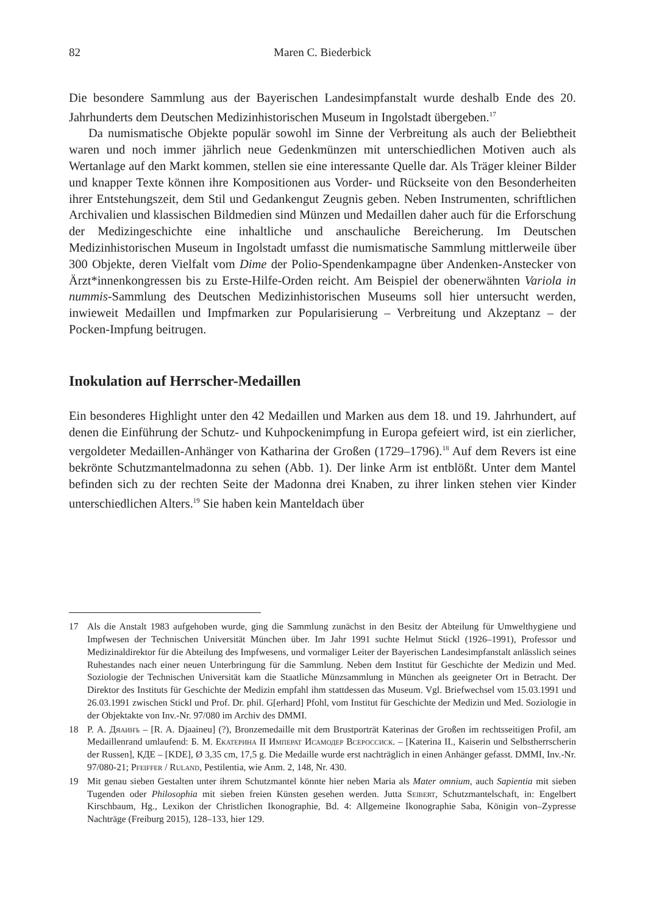82 Maren C. Biederbick
Die besondere Sammlung aus der Bayerischen Landesimpfanstalt wurde deshalb Ende des 20. Jahrhunderts dem Deutschen Medizinhistorischen Museum in Ingolstadt übergeben.<sup>17</sup>
Da numismatische Objekte populär sowohl im Sinne der Verbreitung als auch der Beliebtheit waren und noch immer jährlich neue Gedenkmünzen mit unterschiedlichen Motiven auch als Wertanlage auf den Markt kommen, stellen sie eine interessante Quelle dar. Als Träger kleiner Bilder und knapper Texte können ihre Kompositionen aus Vorder- und Rückseite von den Besonderheiten ihrer Entstehungszeit, dem Stil und Gedankengut Zeugnis geben. Neben Instrumenten, schriftlichen Archivalien und klassischen Bildmedien sind Münzen und Medaillen daher auch für die Erforschung der Medizingeschichte eine inhaltliche und anschauliche Bereicherung. Im Deutschen Medizinhistorischen Museum in Ingolstadt umfasst die numismatische Sammlung mittlerweile über 300 Objekte, deren Vielfalt vom Dime der Polio-Spendenkampagne über Andenken-Anstecker von Ärzt*innenkongressen bis zu Erste-Hilfe-Orden reicht. Am Beispiel der obenerwähnten Variola in nummis-Sammlung des Deutschen Medizinhistorischen Museums soll hier untersucht werden, inwieweit Medaillen und Impfmarken zur Popularisierung – Verbreitung und Akzeptanz – der Pocken-Impfung beitrugen.
Inokulation auf Herrscher-Medaillen
Ein besonderes Highlight unter den 42 Medaillen und Marken aus dem 18. und 19. Jahrhundert, auf denen die Einführung der Schutz- und Kuhpockenimpfung in Europa gefeiert wird, ist ein zierlicher, vergoldeter Medaillen-Anhänger von Katharina der Großen (1729–1796).<sup>18</sup> Auf dem Revers ist eine bekrönte Schutzmantelmadonna zu sehen (Abb. 1). Der linke Arm ist entblößt. Unter dem Mantel befinden sich zu der rechten Seite der Madonna drei Knaben, zu ihrer linken stehen vier Kinder unterschiedlichen Alters.<sup>19</sup> Sie haben kein Manteldach über
17 Als die Anstalt 1983 aufgehoben wurde, ging die Sammlung zunächst in den Besitz der Abteilung für Umwelthygiene und Impfwesen der Technischen Universität München über. Im Jahr 1991 suchte Helmut Stickl (1926–1991), Professor und Medizinaldirektor für die Abteilung des Impfwesens, und vormaliger Leiter der Bayerischen Landesimpfanstalt anlässlich seines Ruhestandes nach einer neuen Unterbringung für die Sammlung. Neben dem Institut für Geschichte der Medizin und Med. Soziologie der Technischen Universität kam die Staatliche Münzsammlung in München als geeigneter Ort in Betracht. Der Direktor des Instituts für Geschichte der Medizin empfahl ihm stattdessen das Museum. Vgl. Briefwechsel vom 15.03.1991 und 26.03.1991 zwischen Stickl und Prof. Dr. phil. G[erhard] Pfohl, vom Institut für Geschichte der Medizin und Med. Soziologie in der Objektakte von Inv.-Nr. 97/080 im Archiv des DMMI.
18 Р. А. Дяаинъ – [R. A. Djaaineu] (?), Bronzemedaille mit dem Brustporträt Katerinas der Großen im rechtsseitigen Profil, am Medaillenrand umlaufend: Б. М. Екатерина II Императ Исамодер Всероссиск. – [Katerina II., Kaiserin und Selbstherrscherin der Russen], КДЕ – [KDE], Ø 3,35 cm, 17,5 g. Die Medaille wurde erst nachträglich in einen Anhänger gefasst. DMMI, Inv.-Nr. 97/080-21; Pfeiffer / Ruland, Pestilentia, wie Anm. 2, 148, Nr. 430.
19 Mit genau sieben Gestalten unter ihrem Schutzmantel könnte hier neben Maria als Mater omnium, auch Sapientia mit sieben Tugenden oder Philosophia mit sieben freien Künsten gesehen werden. Jutta Seibert, Schutzmantelschaft, in: Engelbert Kirschbaum, Hg., Lexikon der Christlichen Ikonographie, Bd. 4: Allgemeine Ikonographie Saba, Königin von–Zypresse Nachträge (Freiburg 2015), 128–133, hier 129.